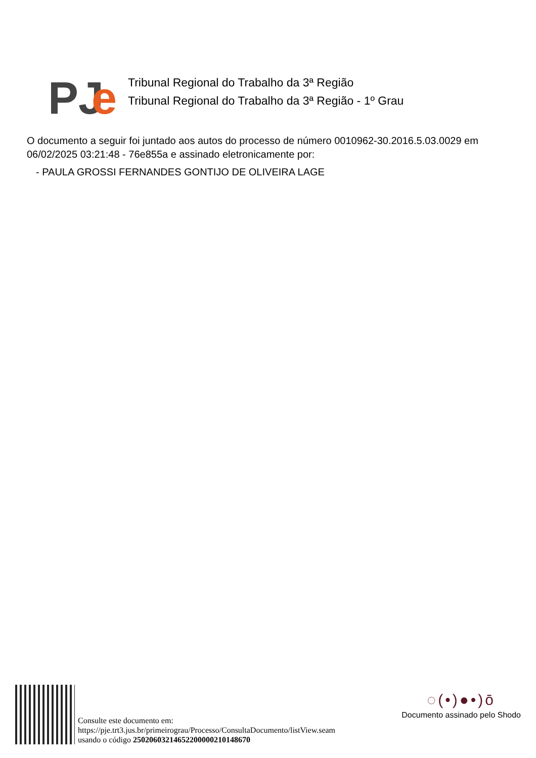PJ
e
Tribunal Regional do Trabalho da 3ª Região
Tribunal Regional do Trabalho da 3ª Região - 1º Grau
O documento a seguir foi juntado aos autos do processo de número 0010962-30.2016.5.03.0029 em 06/02/2025 03:21:48 - 76e855a e assinado eletronicamente por:
- PAULA GROSSI FERNANDES GONTIJO DE OLIVEIRA LAGE
Consulte este documento em:
https://pje.trt3.jus.br/primeirograu/Processo/ConsultaDocumento/listView.seam
usando o código 25020603214652200000210148670
◌(•)●•)ō
Documento assinado pelo Shodo